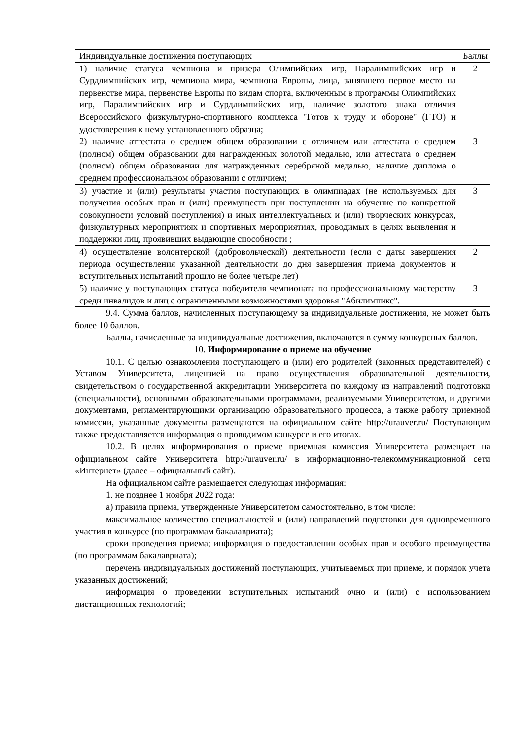| Индивидуальные достижения поступающих | Баллы |
| --- | --- |
| 1) наличие статуса чемпиона и призера Олимпийских игр, Паралимпийских игр и Сурдлимпийских игр, чемпиона мира, чемпиона Европы, лица, занявшего первое место на первенстве мира, первенстве Европы по видам спорта, включенным в программы Олимпийских игр, Паралимпийских игр и Сурдлимпийских игр, наличие золотого знака отличия Всероссийского физкультурно-спортивного комплекса "Готов к труду и обороне" (ГТО) и удостоверения к нему установленного образца; | 2 |
| 2) наличие аттестата о среднем общем образовании с отличием или аттестата о среднем (полном) общем образовании для награжденных золотой медалью, или аттестата о среднем (полном) общем образовании для награжденных серебряной медалью, наличие диплома о среднем профессиональном образовании с отличием; | 3 |
| 3) участие и (или) результаты участия поступающих в олимпиадах (не используемых для получения особых прав и (или) преимуществ при поступлении на обучение по конкретной совокупности условий поступления) и иных интеллектуальных и (или) творческих конкурсах, физкультурных мероприятиях и спортивных мероприятиях, проводимых в целях выявления и поддержки лиц, проявивших выдающие способности ; | 3 |
| 4) осуществление волонтерской (добровольческой) деятельности (если с даты завершения периода осуществления указанной деятельности до дня завершения приема документов и вступительных испытаний прошло не более четыре лет) | 2 |
| 5) наличие у поступающих статуса победителя чемпионата по профессиональному мастерству среди инвалидов и лиц с ограниченными возможностями здоровья "Абилимпикс". | 3 |
9.4. Сумма баллов, начисленных поступающему за индивидуальные достижения, не может быть более 10 баллов.
Баллы, начисленные за индивидуальные достижения, включаются в сумму конкурсных баллов.
10. Информирование о приеме на обучение
10.1. С целью ознакомления поступающего и (или) его родителей (законных представителей) с Уставом Университета, лицензией на право осуществления образовательной деятельности, свидетельством о государственной аккредитации Университета по каждому из направлений подготовки (специальности), основными образовательными программами, реализуемыми Университетом, и другими документами, регламентирующими организацию образовательного процесса, а также работу приемной комиссии, указанные документы размещаются на официальном сайте http://urauver.ru/ Поступающим также предоставляется информация о проводимом конкурсе и его итогах.
10.2. В целях информирования о приеме приемная комиссия Университета размещает на официальном сайте Университета http://urauver.ru/ в информационно-телекоммуникационной сети «Интернет» (далее – официальный сайт).
На официальном сайте размещается следующая информация:
1. не позднее 1 ноября 2022 года:
а) правила приема, утвержденные Университетом самостоятельно, в том числе:
максимальное количество специальностей и (или) направлений подготовки для одновременного участия в конкурсе (по программам бакалавриата);
сроки проведения приема; информация о предоставлении особых прав и особого преимущества (по программам бакалавриата);
перечень индивидуальных достижений поступающих, учитываемых при приеме, и порядок учета указанных достижений;
информация о проведении вступительных испытаний очно и (или) с использованием дистанционных технологий;